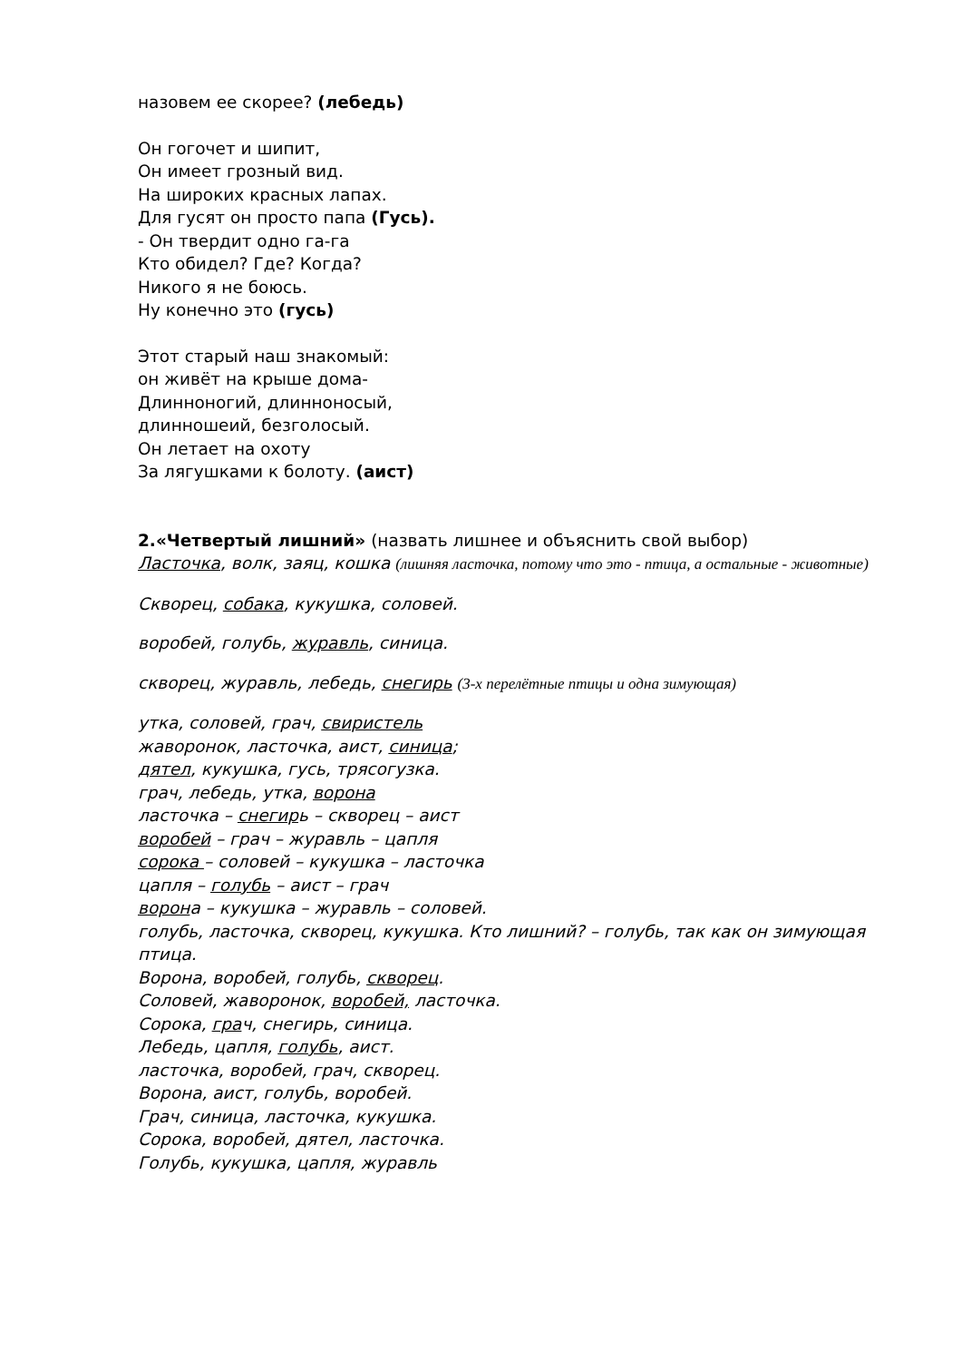назовем ее скорее? (лебедь)
Он гогочет и шипит,
Он имеет грозный вид.
На широких красных лапах.
Для гусят он просто папа (Гусь).
- Он твердит одно га-га
Кто обидел? Где? Когда?
Никого я не боюсь.
Ну конечно это (гусь)
Этот старый наш знакомый:
он живёт на крыше дома-
Длинноногий, длинноносый,
длинношеий, безголосый.
Он летает на охоту
За лягушками к болоту. (аист)
2.«Четвертый лишний» (назвать лишнее и объяснить свой выбор)
Ласточка, волк, заяц, кошка (лишняя ласточка, потому что это - птица, а остальные - животные)
Скворец, собака, кукушка, соловей.
воробей, голубь, журавль, синица.
скворец, журавль, лебедь, снегирь (3-х перелётные птицы и одна зимующая)
утка, соловей, грач, свиристель
жаворонок, ласточка, аист, синица;
дятел, кукушка, гусь, трясогузка.
грач, лебедь, утка, ворона
ласточка – снегирь – скворец – аист
воробей – грач – журавль – цапля
сорока – соловей – кукушка – ласточка
цапля – голубь – аист – грач
ворона – кукушка – журавль – соловей.
голубь, ласточка, скворец, кукушка. Кто лишний? – голубь, так как он зимующая птица.
Ворона, воробей, голубь, скворец.
Соловей, жаворонок, воробей, ласточка.
Сорока, грач, снегирь, синица.
Лебедь, цапля, голубь, аист.
ласточка, воробей, грач, скворец.
Ворона, аист, голубь, воробей.
Грач, синица, ласточка, кукушка.
Сорока, воробей, дятел, ласточка.
Голубь, кукушка, цапля, журавль